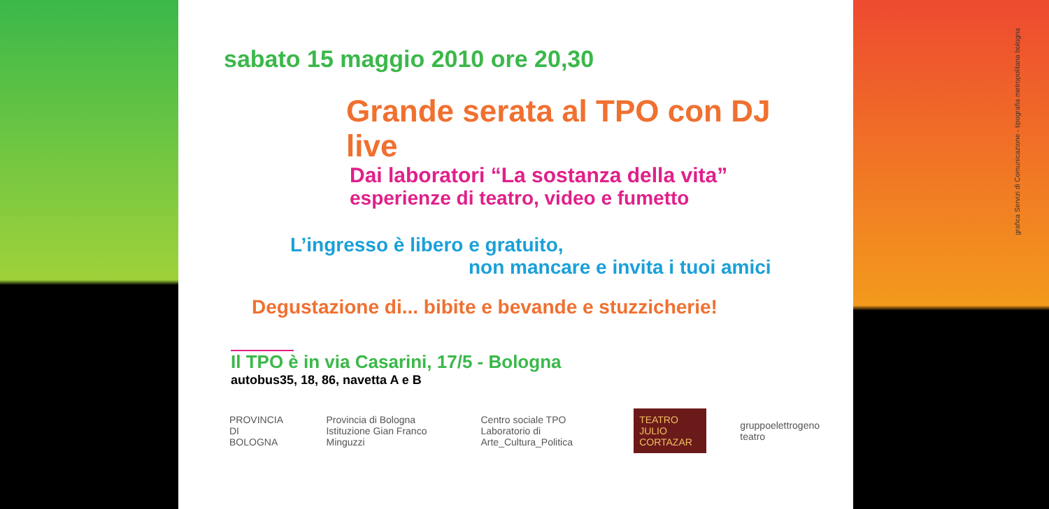grafica Servizi di Comunicazione - tipografia metropolitana bologna
sabato 15 maggio 2010 ore 20,30
Grande serata al TPO con DJ live
Dai laboratori “La sostanza della vita”
esperienze di teatro, video e fumetto
L’ingresso è libero e gratuito,
non mancare e invita i tuoi amici
Degustazione di... bibite e bevande e stuzzicherie!
Il TPO è in via Casarini, 17/5 - Bologna
autobus35, 18, 86, navetta A e B
PROVINCIA DI BOLOGNA
Provincia di Bologna Istituzione Gian Franco Minguzzi
Centro sociale TPO Laboratorio di Arte_Cultura_Politica
TEATRO JULIO CORTAZAR gruppoelettrogeno teatro